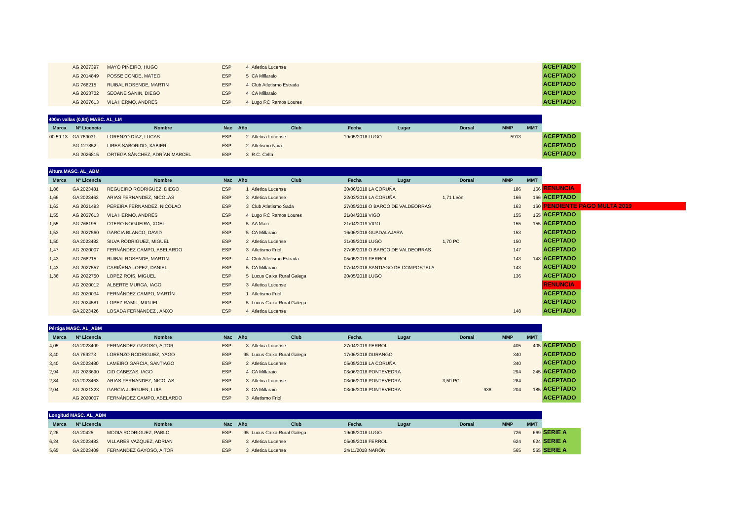| | AG 2027397 | MAYO PIÑEIRO, HUGO | ESP | 4 | Atletica Lucense | | | | | | ACEPTADO |
| | AG 2014849 | POSSE CONDE, MATEO | ESP | 5 | CA Millaraio | | | | | | ACEPTADO |
| | AG 768215 | RUIBAL ROSENDE, MARTIN | ESP | 4 | Club Atletismo Estrada | | | | | | ACEPTADO |
| | AG 2023702 | SEOANE SANIN, DIEGO | ESP | 4 | CA Millaraio | | | | | | ACEPTADO |
| | AG 2027613 | VILA HERMO, ANDRÉS | ESP | 4 | Lugo RC Ramos Loures | | | | | | ACEPTADO |
| 400m vallas (0,84) MASC. AL_LM | | | | | | | | | | | |
| --- | --- | --- | --- | --- | --- | --- | --- | --- | --- | --- | --- |
| Marca | Nº Licencia | Nombre | Nac | Año | Club | Fecha | Lugar | Dorsal | MMP | MMT | |
| 00:59.13 | GA 769031 | LORENZO DIAZ, LUCAS | ESP | 2 | Atletica Lucense | 19/05/2018 | LUGO | | 5913 | | ACEPTADO |
| | AG 127852 | LIRES SABORIDO, XABIER | ESP | 2 | Atletismo Noia | | | | | | ACEPTADO |
| | AG 2026815 | ORTEGA SÁNCHEZ, ADRÍAN MARCEL | ESP | 3 | R.C. Celta | | | | | | ACEPTADO |
| Altura MASC. AL_ABM | | | | | | | | | | | |
| --- | --- | --- | --- | --- | --- | --- | --- | --- | --- | --- | --- |
| Marca | Nº Licencia | Nombre | Nac | Año | Club | Fecha | Lugar | Dorsal | MMP | MMT | |
| 1,86 | GA 2023481 | REGUEIRO RODRIGUEZ, DIEGO | ESP | 1 | Atletica Lucense | 30/06/2018 | LA CORUÑA | | 186 | 166 | RENUNCIA |
| 1,66 | GA 2023463 | ARIAS FERNANDEZ, NICOLAS | ESP | 3 | Atletica Lucense | 22/03/2019 | LA CORUÑA | 1,71 León | 166 | 166 | ACEPTADO |
| 1,63 | AG 2021493 | PEREIRA FERNANDEZ, NICOLAO | ESP | 3 | Club Atletismo Sada | 27/05/2018 | O BARCO DE VALDEORRAS | | 163 | 160 | PENDIENTE PAGO MULTA 2019 |
| 1,55 | AG 2027613 | VILA HERMO, ANDRÉS | ESP | 4 | Lugo RC Ramos Loures | 21/04/2019 | VIGO | | 155 | 155 | ACEPTADO |
| 1,55 | AG 768195 | OTERO NOGUEIRA, XOEL | ESP | 5 | AA Mazi | 21/04/2019 | VIGO | | 155 | 155 | ACEPTADO |
| 1,53 | AG 2027560 | GARCIA BLANCO, DAVID | ESP | 5 | CA Millaraio | 16/06/2018 | GUADALAJARA | | 153 | | ACEPTADO |
| 1,50 | GA 2023482 | SILVA RODRIGUEZ, MIGUEL | ESP | 2 | Atletica Lucense | 31/05/2018 | LUGO | 1,70 PC | 150 | | ACEPTADO |
| 1,47 | AG 2020007 | FERNÁNDEZ CAMPO, ABELARDO | ESP | 3 | Atletismo Friol | 27/05/2018 | O BARCO DE VALDEORRAS | | 147 | | ACEPTADO |
| 1,43 | AG 768215 | RUIBAL ROSENDE, MARTIN | ESP | 4 | Club Atletismo Estrada | 05/05/2019 | FERROL | | 143 | 143 | ACEPTADO |
| 1,43 | AG 2027557 | CARIÑENA LOPEZ, DANIEL | ESP | 5 | CA Millaraio | 07/04/2018 | SANTIAGO DE COMPOSTELA | | 143 | | ACEPTADO |
| 1,36 | AG 2022750 | LOPEZ ROIS, MIGUEL | ESP | 5 | Lucus Caixa Rural Galega | 20/05/2018 | LUGO | | 136 | | ACEPTADO |
| | AG 2020012 | ALBERTE MURGA, IAGO | ESP | 3 | Atletica Lucense | | | | | | RENUNCIA |
| | AG 2020034 | FERNÁNDEZ CAMPO, MARTÍN | ESP | 1 | Atletismo Friol | | | | | | ACEPTADO |
| | AG 2024581 | LOPEZ RAMIL, MIGUEL | ESP | 5 | Lucus Caixa Rural Galega | | | | | | ACEPTADO |
| | GA 2023426 | LOSADA FERNANDEZ , ANXO | ESP | 4 | Atletica Lucense | | | | 148 | | ACEPTADO |
| Pértiga MASC. AL_ABM | | | | | | | | | | | |
| --- | --- | --- | --- | --- | --- | --- | --- | --- | --- | --- | --- |
| Marca | Nº Licencia | Nombre | Nac | Año | Club | Fecha | Lugar | Dorsal | MMP | MMT | |
| 4,05 | GA 2023409 | FERNANDEZ GAYOSO, AITOR | ESP | 3 | Atletica Lucense | 27/04/2019 | FERROL | | 405 | 405 | ACEPTADO |
| 3,40 | GA 769273 | LORENZO RODRIGUEZ, YAGO | ESP | 95 | Lucus Caixa Rural Galega | 17/06/2018 | DURANGO | | 340 | | ACEPTADO |
| 3,40 | GA 2023480 | LAMEIRO GARCIA, SANTIAGO | ESP | 2 | Atletica Lucense | 05/05/2018 | LA CORUÑA | | 340 | | ACEPTADO |
| 2,94 | AG 2023690 | CID CABEZAS, IAGO | ESP | 4 | CA Millaraio | 03/06/2018 | PONTEVEDRA | | 294 | 245 | ACEPTADO |
| 2,84 | GA 2023463 | ARIAS FERNANDEZ, NICOLAS | ESP | 3 | Atletica Lucense | 03/06/2018 | PONTEVEDRA | 3,50 PC | 284 | | ACEPTADO |
| 2,04 | AG 2021323 | GARCIA JUEGUEN, LUIS | ESP | 3 | CA Millaraio | 03/06/2018 | PONTEVEDRA | 938 | 204 | 185 | ACEPTADO |
| | AG 2020007 | FERNÁNDEZ CAMPO, ABELARDO | ESP | 3 | Atletismo Friol | | | | | | ACEPTADO |
| Longitud MASC. AL_ABM | | | | | | | | | | | |
| --- | --- | --- | --- | --- | --- | --- | --- | --- | --- | --- | --- |
| Marca | Nº Licencia | Nombre | Nac | Año | Club | Fecha | Lugar | Dorsal | MMP | MMT | |
| 7,26 | GA 20425 | MODIA RODRIGUEZ, PABLO | ESP | 95 | Lucus Caixa Rural Galega | 19/05/2018 | LUGO | | 726 | 669 | SERIE A |
| 6,24 | GA 2023483 | VILLARES VAZQUEZ, ADRIAN | ESP | 3 | Atletica Lucense | 05/05/2019 | FERROL | | 624 | 624 | SERIE A |
| 5,65 | GA 2023409 | FERNANDEZ GAYOSO, AITOR | ESP | 3 | Atletica Lucense | 24/11/2018 | NARÓN | | 565 | 565 | SERIE A |